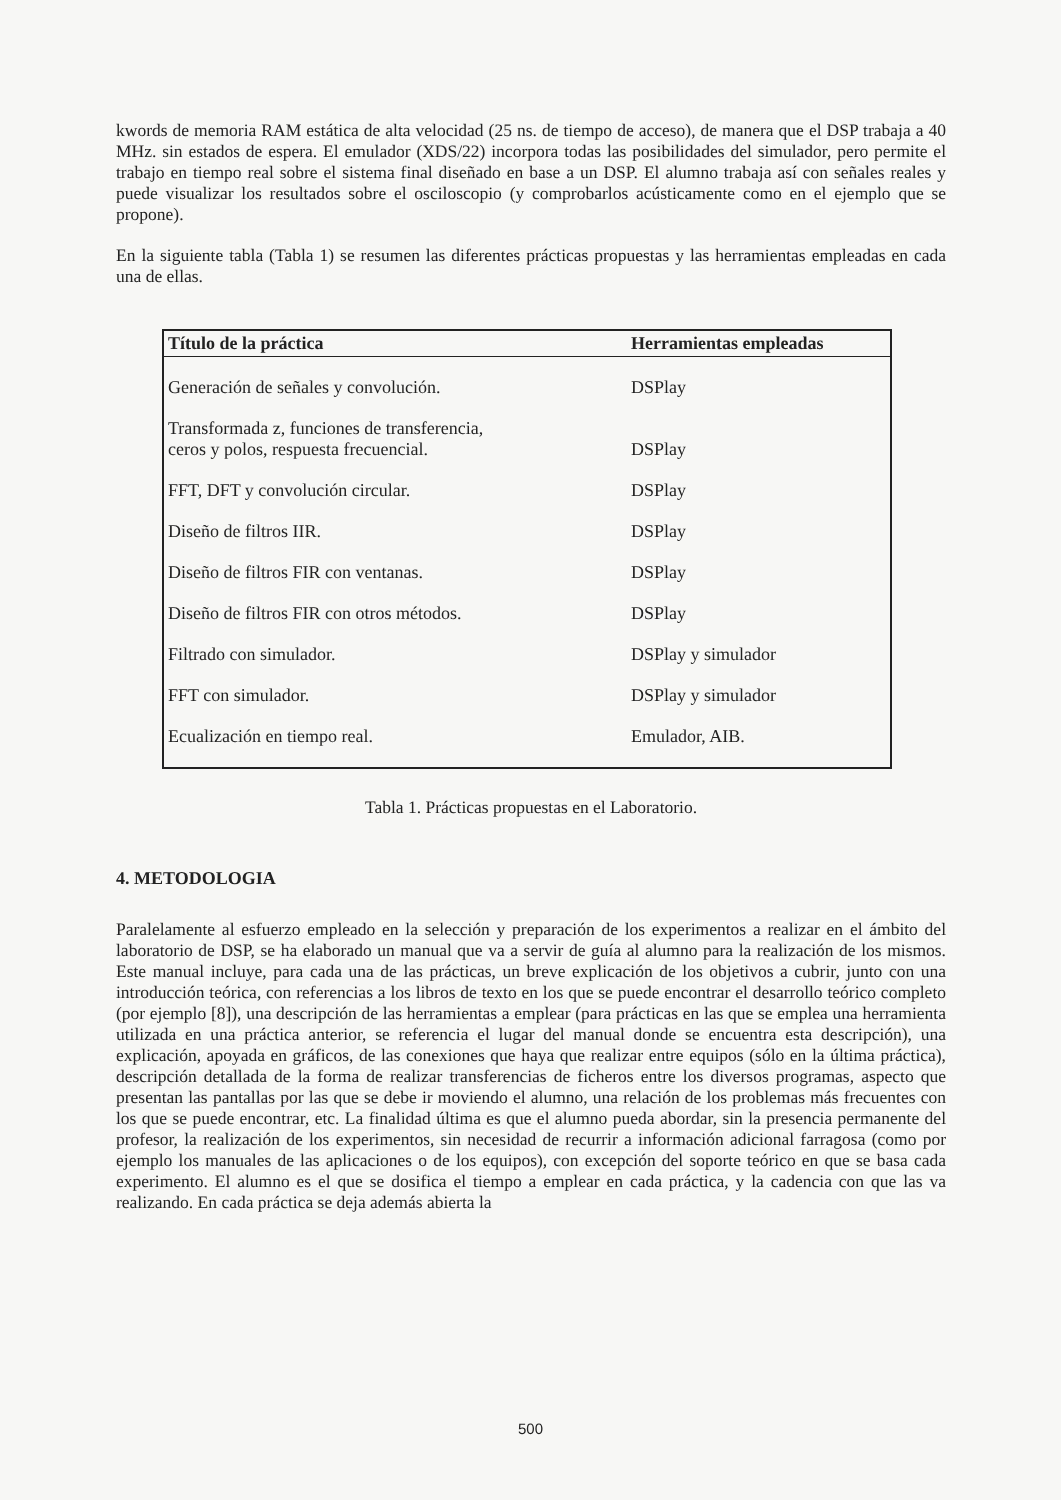kwords de memoria RAM estática de alta velocidad (25 ns. de tiempo de acceso), de manera que el DSP trabaja a 40 MHz. sin estados de espera. El emulador (XDS/22) incorpora todas las posibilidades del simulador, pero permite el trabajo en tiempo real sobre el sistema final diseñado en base a un DSP. El alumno trabaja así con señales reales y puede visualizar los resultados sobre el osciloscopio (y comprobarlos acústicamente como en el ejemplo que se propone).
En la siguiente tabla (Tabla 1) se resumen las diferentes prácticas propuestas y las herramientas empleadas en cada una de ellas.
| Título de la práctica | Herramientas empleadas |
| --- | --- |
| Generación de señales y convolución. | DSPlay |
| Transformada z, funciones de transferencia, ceros y polos, respuesta frecuencial. | DSPlay |
| FFT, DFT y convolución circular. | DSPlay |
| Diseño de filtros IIR. | DSPlay |
| Diseño de filtros FIR con ventanas. | DSPlay |
| Diseño de filtros FIR con otros métodos. | DSPlay |
| Filtrado con simulador. | DSPlay y simulador |
| FFT con simulador. | DSPlay y simulador |
| Ecualización en tiempo real. | Emulador, AIB. |
Tabla 1. Prácticas propuestas en el Laboratorio.
4. METODOLOGIA
Paralelamente al esfuerzo empleado en la selección y preparación de los experimentos a realizar en el ámbito del laboratorio de DSP, se ha elaborado un manual que va a servir de guía al alumno para la realización de los mismos. Este manual incluye, para cada una de las prácticas, un breve explicación de los objetivos a cubrir, junto con una introducción teórica, con referencias a los libros de texto en los que se puede encontrar el desarrollo teórico completo (por ejemplo [8]), una descripción de las herramientas a emplear (para prácticas en las que se emplea una herramienta utilizada en una práctica anterior, se referencia el lugar del manual donde se encuentra esta descripción), una explicación, apoyada en gráficos, de las conexiones que haya que realizar entre equipos (sólo en la última práctica), descripción detallada de la forma de realizar transferencias de ficheros entre los diversos programas, aspecto que presentan las pantallas por las que se debe ir moviendo el alumno, una relación de los problemas más frecuentes con los que se puede encontrar, etc. La finalidad última es que el alumno pueda abordar, sin la presencia permanente del profesor, la realización de los experimentos, sin necesidad de recurrir a información adicional farragosa (como por ejemplo los manuales de las aplicaciones o de los equipos), con excepción del soporte teórico en que se basa cada experimento. El alumno es el que se dosifica el tiempo a emplear en cada práctica, y la cadencia con que las va realizando. En cada práctica se deja además abierta la
500